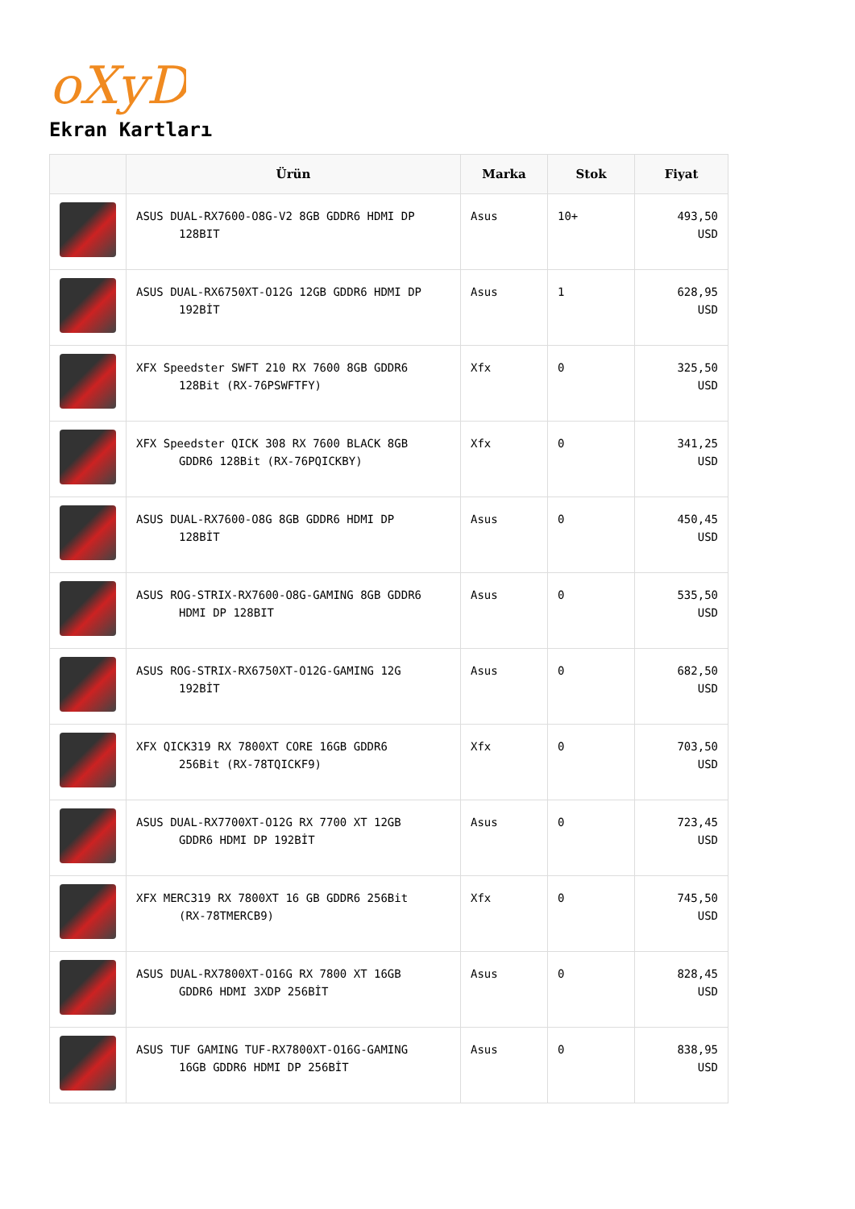oXyD
Ekran Kartları
| | Ürün | Marka | Stok | Fiyat |
| --- | --- | --- | --- | --- |
| | ASUS DUAL-RX7600-O8G-V2 8GB GDDR6 HDMI DP 128BIT | Asus | 10+ | 493,50 USD |
| | ASUS DUAL-RX6750XT-O12G 12GB GDDR6 HDMI DP 192BİT | Asus | 1 | 628,95 USD |
| | XFX Speedster SWFT 210 RX 7600 8GB GDDR6 128Bit (RX-76PSWFTFY) | Xfx | 0 | 325,50 USD |
| | XFX Speedster QICK 308 RX 7600 BLACK 8GB GDDR6 128Bit (RX-76PQICKBY) | Xfx | 0 | 341,25 USD |
| | ASUS DUAL-RX7600-O8G 8GB GDDR6 HDMI DP 128BİT | Asus | 0 | 450,45 USD |
| | ASUS ROG-STRIX-RX7600-O8G-GAMING 8GB GDDR6 HDMI DP 128BIT | Asus | 0 | 535,50 USD |
| | ASUS ROG-STRIX-RX6750XT-O12G-GAMING 12G 192BİT | Asus | 0 | 682,50 USD |
| | XFX QICK319 RX 7800XT CORE 16GB GDDR6 256Bit (RX-78TQICKF9) | Xfx | 0 | 703,50 USD |
| | ASUS DUAL-RX7700XT-O12G RX 7700 XT 12GB GDDR6 HDMI DP 192BİT | Asus | 0 | 723,45 USD |
| | XFX MERC319 RX 7800XT 16 GB GDDR6 256Bit (RX-78TMERCB9) | Xfx | 0 | 745,50 USD |
| | ASUS DUAL-RX7800XT-O16G RX 7800 XT 16GB GDDR6 HDMI 3XDP 256BİT | Asus | 0 | 828,45 USD |
| | ASUS TUF GAMING TUF-RX7800XT-O16G-GAMING 16GB GDDR6 HDMI DP 256BİT | Asus | 0 | 838,95 USD |